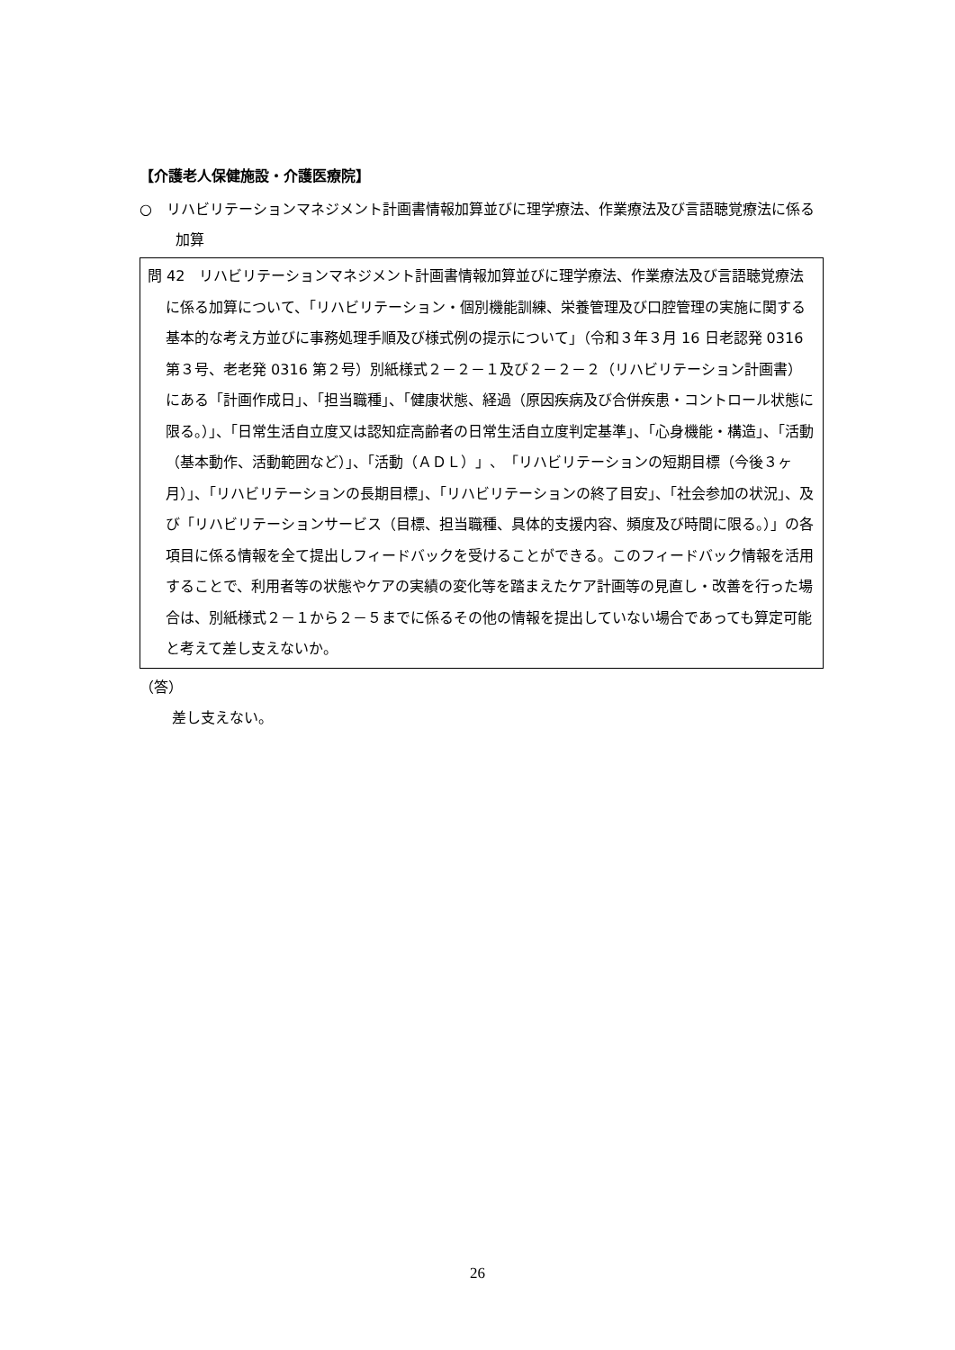【介護老人保健施設・介護医療院】
○　リハビリテーションマネジメント計画書情報加算並びに理学療法、作業療法及び言語聴覚療法に係る加算
問 42　リハビリテーションマネジメント計画書情報加算並びに理学療法、作業療法及び言語聴覚療法に係る加算について、「リハビリテーション・個別機能訓練、栄養管理及び口腔管理の実施に関する基本的な考え方並びに事務処理手順及び様式例の提示について」（令和３年３月 16 日老認発 0316 第３号、老老発 0316 第２号）別紙様式２－２－１及び２－２－２（リハビリテーション計画書）にある「計画作成日」、「担当職種」、「健康状態、経過（原因疾病及び合併疾患・コントロール状態に限る。）」、「日常生活自立度又は認知症高齢者の日常生活自立度判定基準」、「心身機能・構造」、「活動（基本動作、活動範囲など）」、「活動（ＡＤＬ）」、「リハビリテーションの短期目標（今後３ヶ月）」、「リハビリテーションの長期目標」、「リハビリテーションの終了目安」、「社会参加の状況」、及び「リハビリテーションサービス（目標、担当職種、具体的支援内容、頻度及び時間に限る。）」の各項目に係る情報を全て提出しフィードバックを受けることができる。このフィードバック情報を活用することで、利用者等の状態やケアの実績の変化等を踏まえたケア計画等の見直し・改善を行った場合は、別紙様式２－１から２－５までに係るその他の情報を提出していない場合であっても算定可能と考えて差し支えないか。
（答）
差し支えない。
26